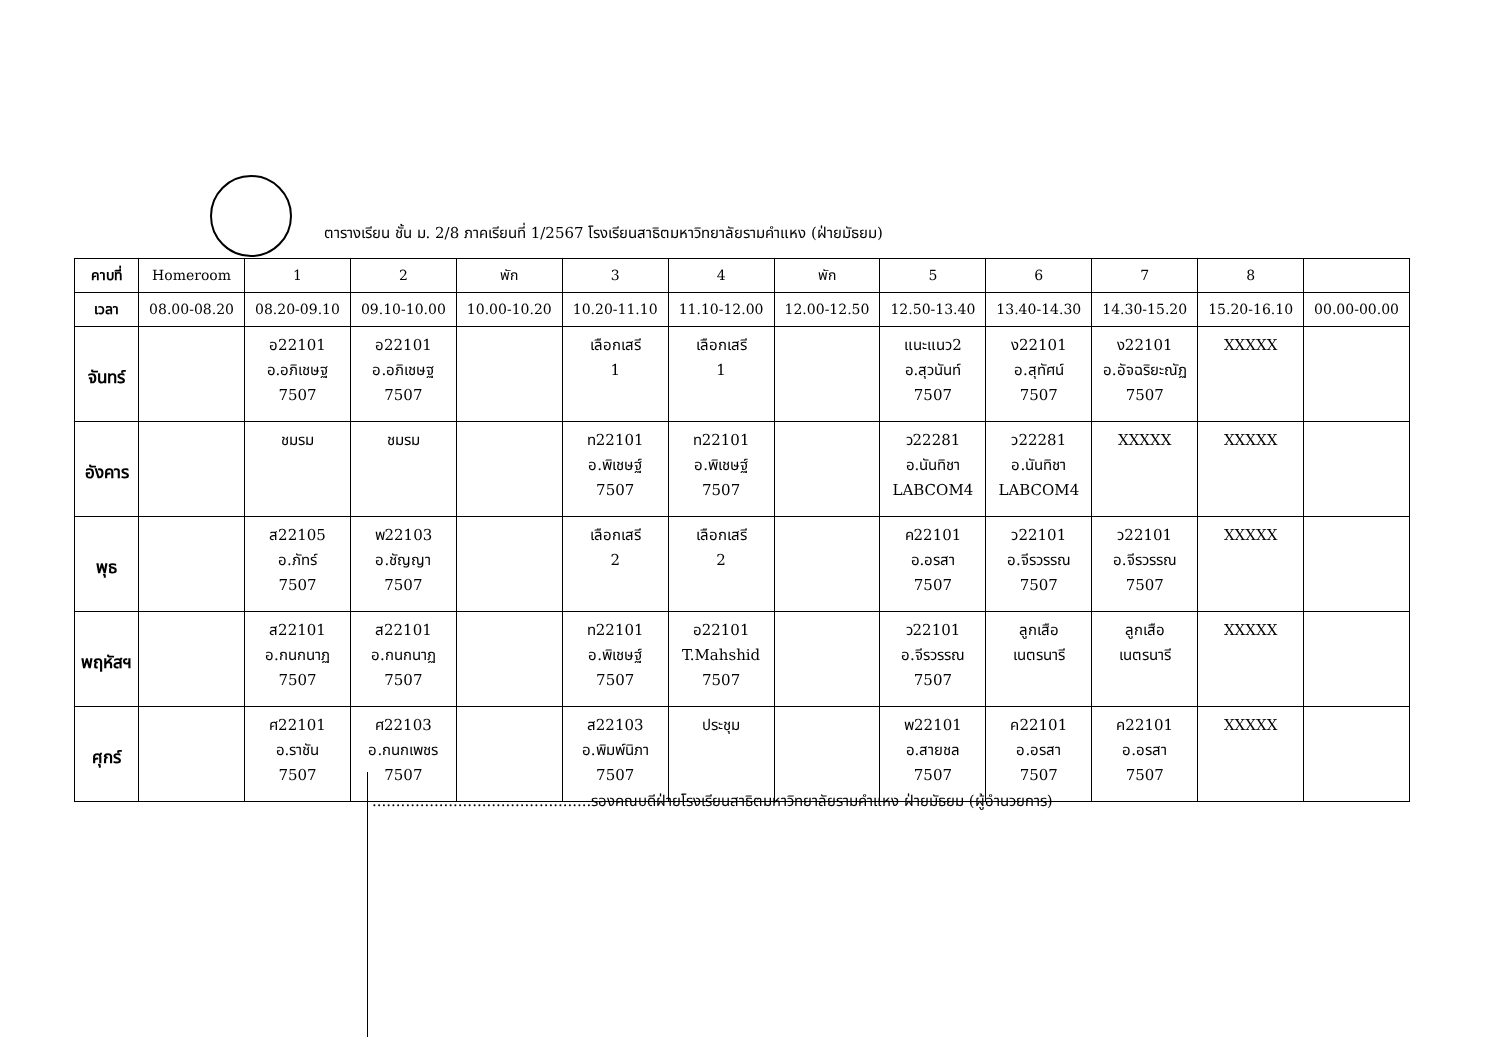ตารางเรียน ชั้น ม. 2/8 ภาคเรียนที่ 1/2567 โรงเรียนสาธิตมหาวิทยาลัยรามคำแหง (ฝ่ายมัธยม)
| คาบที่ | Homeroom | 1 | 2 | พัก | 3 | 4 | พัก | 5 | 6 | 7 | 8 | |
| --- | --- | --- | --- | --- | --- | --- | --- | --- | --- | --- | --- | --- |
| เวลา | 08.00-08.20 | 08.20-09.10 | 09.10-10.00 | 10.00-10.20 | 10.20-11.10 | 11.10-12.00 | 12.00-12.50 | 12.50-13.40 | 13.40-14.30 | 14.30-15.20 | 15.20-16.10 | 00.00-00.00 |
| จันทร์ | | อ22101 อ.อภิเชษฐ 7507 | อ22101 อ.อภิเชษฐ 7507 | | เลือกเสรี 1 | เลือกเสรี 1 | | แนะแนว2 อ.สุวนันท์ 7507 | ง22101 อ.สุทัศน์ 7507 | ง22101 อ.อัจฉริยะณัฏ 7507 | XXXXX | |
| อังคาร | | ชมรม | ชมรม | | ท22101 อ.พิเชษฐ์ 7507 | ท22101 อ.พิเชษฐ์ 7507 | | ว22281 อ.นันทิชา LABCOM4 | ว22281 อ.นันทิชา LABCOM4 | XXXXX | XXXXX | |
| พุธ | | ส22105 อ.ภัทร์ 7507 | พ22103 อ.ชัญญา 7507 | | เลือกเสรี 2 | เลือกเสรี 2 | | ค22101 อ.อรสา 7507 | ว22101 อ.จีรวรรณ 7507 | ว22101 อ.จีรวรรณ 7507 | XXXXX | |
| พฤหัสฯ | | ส22101 อ.กนกนาฏ 7507 | ส22101 อ.กนกนาฏ 7507 | | ท22101 อ.พิเชษฐ์ 7507 | อ22101 T.Mahshid 7507 | | ว22101 อ.จีรวรรณ 7507 | ลูกเสือ เนตรนารี | ลูกเสือ เนตรนารี | XXXXX | |
| ศุกร์ | | ศ22101 อ.ราชัน 7507 | ศ22103 อ.กนกเพชร 7507 | | ส22103 อ.พิมพ์นิภา 7507 | ประชุม | | พ22101 อ.สายชล 7507 | ค22101 อ.อรสา 7507 | ค22101 อ.อรสา 7507 | XXXXX | |
..............................................รองคณบดีฝ่ายโรงเรียนสาธิตมหาวิทยาลัยรามคำแหง ฝ่ายมัธยม (ผู้อำนวยการ)